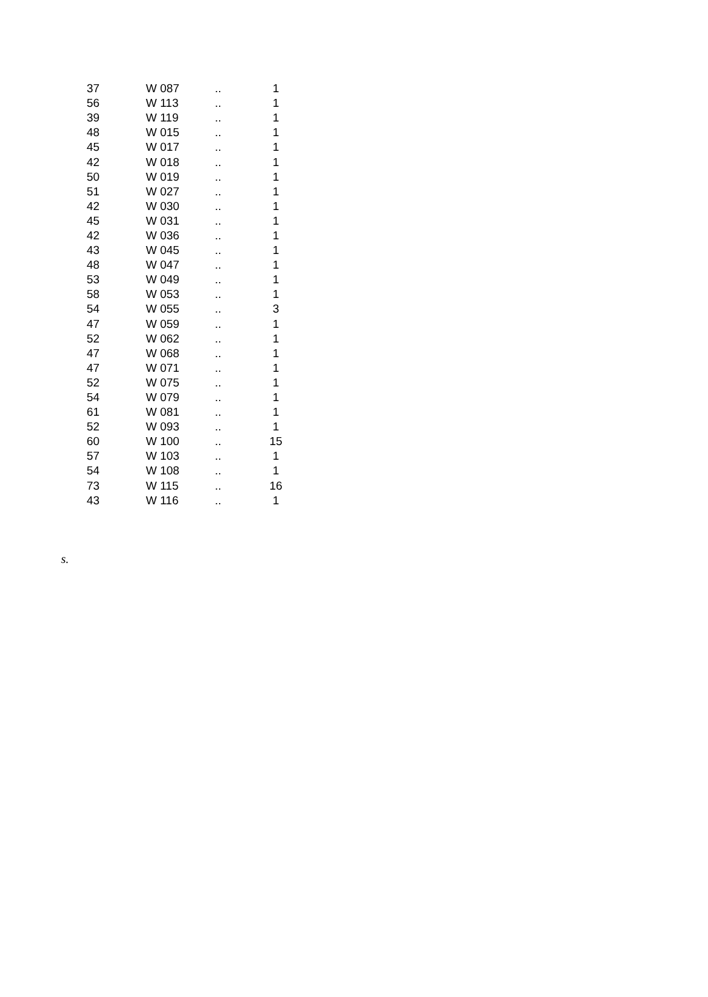| 37 | W 087 | .. | 1 |
| 56 | W 113 | .. | 1 |
| 39 | W 119 | .. | 1 |
| 48 | W 015 | .. | 1 |
| 45 | W 017 | .. | 1 |
| 42 | W 018 | .. | 1 |
| 50 | W 019 | .. | 1 |
| 51 | W 027 | .. | 1 |
| 42 | W 030 | .. | 1 |
| 45 | W 031 | .. | 1 |
| 42 | W 036 | .. | 1 |
| 43 | W 045 | .. | 1 |
| 48 | W 047 | .. | 1 |
| 53 | W 049 | .. | 1 |
| 58 | W 053 | .. | 1 |
| 54 | W 055 | .. | 3 |
| 47 | W 059 | .. | 1 |
| 52 | W 062 | .. | 1 |
| 47 | W 068 | .. | 1 |
| 47 | W 071 | .. | 1 |
| 52 | W 075 | .. | 1 |
| 54 | W 079 | .. | 1 |
| 61 | W 081 | .. | 1 |
| 52 | W 093 | .. | 1 |
| 60 | W 100 | .. | 15 |
| 57 | W 103 | .. | 1 |
| 54 | W 108 | .. | 1 |
| 73 | W 115 | .. | 16 |
| 43 | W 116 | .. | 1 |
s.